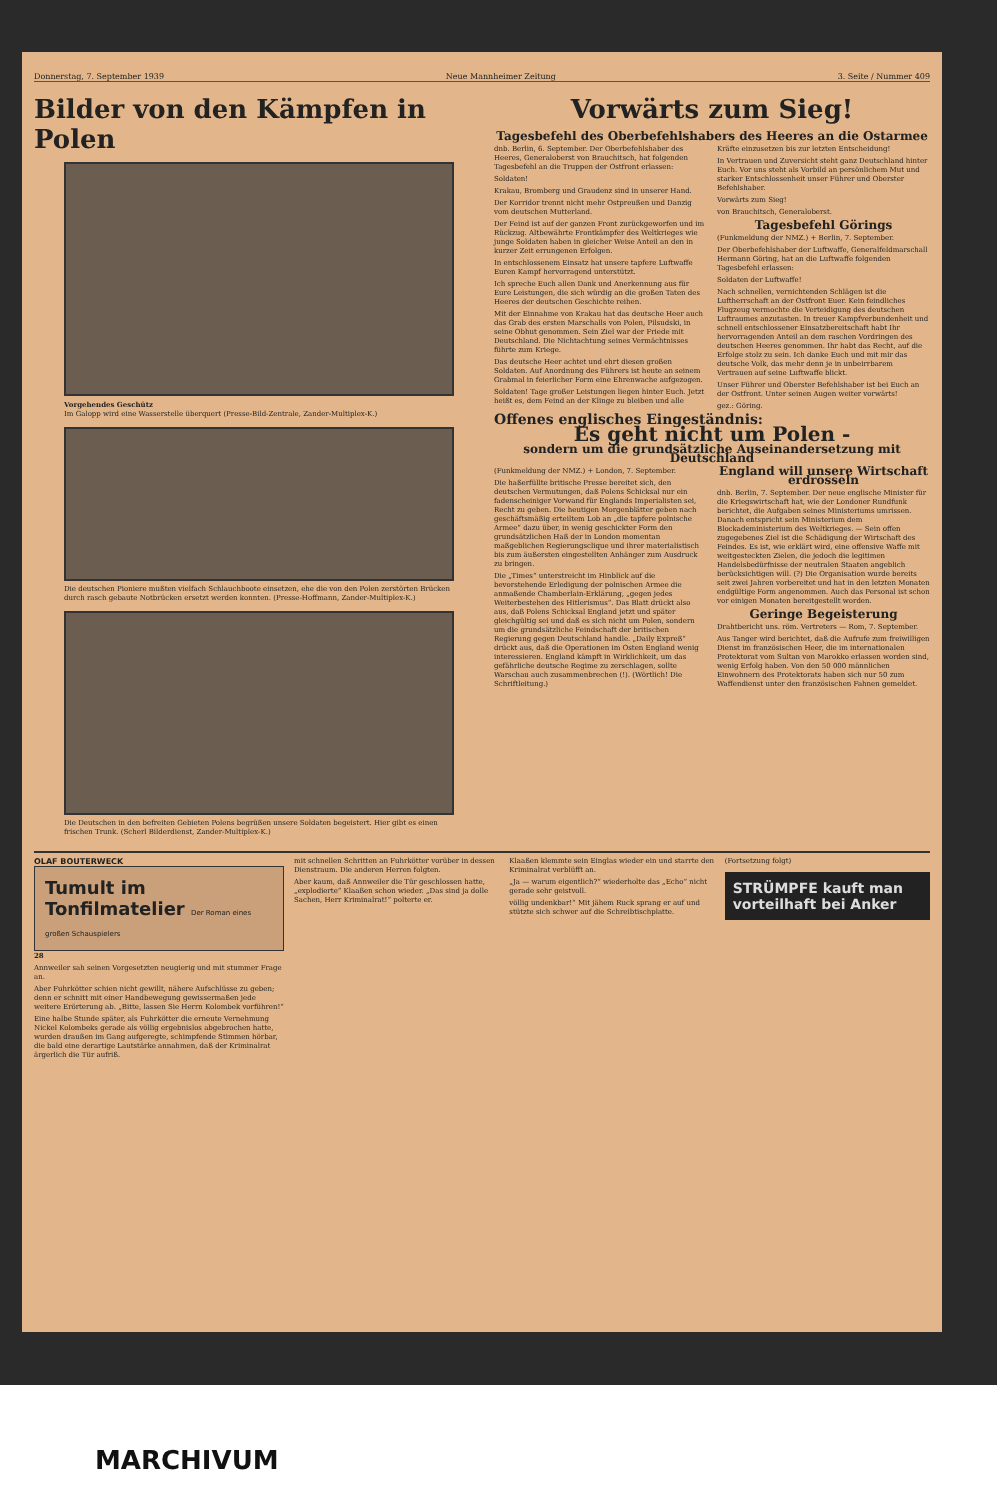Donnerstag, 7. September 1939 Neue Mannheimer Zeitung 3. Seite / Nummer 409
Bilder von den Kämpfen in Polen
Vorgehendes Geschütz
Im Galopp wird eine Wasserstelle überquert (Presse-Bild-Zentrale, Zander-Multiplex-K.)
Die deutschen Pioniere mußten vielfach Schlauchboote einsetzen, ehe die von den Polen zerstörten Brücken durch rasch gebaute Notbrücken ersetzt werden konnten. (Presse-Hoffmann, Zander-Multiplex-K.)
Die Deutschen in den befreiten Gebieten Polens begrüßen unsere Soldaten begeistert. Hier gibt es einen frischen Trunk. (Scherl Bilderdienst, Zander-Multiplex-K.)
Vorwärts zum Sieg!
Tagesbefehl des Oberbefehlshabers des Heeres an die Ostarmee
dnb. Berlin, 6. September. Der Oberbefehlshaber des Heeres, Generaloberst von Brauchitsch, hat folgenden Tagesbefehl an die Truppen der Ostfront erlassen:
Soldaten!
Krakau, Bromberg und Graudenz sind in unserer Hand.
Der Korridor trennt nicht mehr Ostpreußen und Danzig vom deutschen Mutterland.
Der Feind ist auf der ganzen Front zurückgeworfen und im Rückzug. Altbewährte Frontkämpfer des Weltkrieges wie junge Soldaten haben in gleicher Weise Anteil an den in kurzer Zeit errungenen Erfolgen.
In entschlossenem Einsatz hat unsere tapfere Luftwaffe Euren Kampf hervorragend unterstützt.
Ich spreche Euch allen Dank und Anerkennung aus für Eure Leistungen, die sich würdig an die großen Taten des Heeres der deutschen Geschichte reihen.
Mit der Einnahme von Krakau hat das deutsche Heer auch das Grab des ersten Marschalls von Polen, Pilsudski, in seine Obhut genommen. Sein Ziel war der Friede mit Deutschland. Die Nichtachtung seines Vermächtnisses führte zum Kriege.
Das deutsche Heer achtet und ehrt diesen großen Soldaten. Auf Anordnung des Führers ist heute an seinem Grabmal in feierlicher Form eine Ehrenwache aufgezogen.
Soldaten! Tage großer Leistungen liegen hinter Euch. Jetzt heißt es, dem Feind an der Klinge zu bleiben und alle Kräfte einzusetzen bis zur letzten Entscheidung!
In Vertrauen und Zuversicht steht ganz Deutschland hinter Euch. Vor uns steht als Vorbild an persönlichem Mut und starker Entschlossenheit unser Führer und Oberster Befehlshaber.
Vorwärts zum Sieg!
von Brauchitsch, Generaloberst.
Tagesbefehl Görings
(Funkmeldung der NMZ.) + Berlin, 7. September.
Der Oberbefehlshaber der Luftwaffe, Generalfeldmarschall Hermann Göring, hat an die Luftwaffe folgenden Tagesbefehl erlassen:
Soldaten der Luftwaffe!
Nach schnellen, vernichtenden Schlägen ist die Luftherrschaft an der Ostfront Euer. Kein feindliches Flugzeug vermochte die Verteidigung des deutschen Luftraumes anzutasten. In treuer Kampfverbundenheit und schnell entschlossener Einsatzbereitschaft habt Ihr hervorragenden Anteil an dem raschen Vordringen des deutschen Heeres genommen. Ihr habt das Recht, auf die Erfolge stolz zu sein. Ich danke Euch und mit mir das deutsche Volk, das mehr denn je in unbeirrbarem Vertrauen auf seine Luftwaffe blickt.
Unser Führer und Oberster Befehlshaber ist bei Euch an der Ostfront. Unter seinen Augen weiter vorwärts!
gez.: Göring.
Offenes englisches Eingeständnis:
Es geht nicht um Polen -
sondern um die grundsätzliche Auseinandersetzung mit Deutschland
(Funkmeldung der NMZ.) + London, 7. September.
Die haßerfüllte britische Presse bereitet sich, den deutschen Vermutungen, daß Polens Schicksal nur ein fadenscheiniger Vorwand für Englands Imperialisten sei, Recht zu geben. Die heutigen Morgenblätter geben nach geschäftsmäßig erteiltem Lob an „die tapfere polnische Armee“ dazu über, in wenig geschickter Form den grundsätzlichen Haß der in London momentan maßgeblichen Regierungsclique und ihrer materialistisch bis zum äußersten eingestellten Anhänger zum Ausdruck zu bringen.
Die „Times“ unterstreicht im Hinblick auf die bevorstehende Erledigung der polnischen Armee die anmaßende Chamberlain-Erklärung, „gegen jedes Weiterbestehen des Hitlerismus“. Das Blatt drückt also aus, daß Polens Schicksal England jetzt und später gleichgültig sei und daß es sich nicht um Polen, sondern um die grundsätzliche Feindschaft der britischen Regierung gegen Deutschland handle. „Daily Expreß“ drückt aus, daß die Operationen im Osten England wenig interessieren. England kämpft in Wirklichkeit, um das gefährliche deutsche Regime zu zerschlagen, sollte Warschau auch zusammenbrechen (!). (Wörtlich! Die Schriftleitung.)
England will unsere Wirtschaft erdrosseln
dnb. Berlin, 7. September. Der neue englische Minister für die Kriegswirtschaft hat, wie der Londoner Rundfunk berichtet, die Aufgaben seines Ministeriums umrissen. Danach entspricht sein Ministerium dem Blockadeministerium des Weltkrieges. — Sein offen zugegebenes Ziel ist die Schädigung der Wirtschaft des Feindes. Es ist, wie erklärt wird, eine offensive Waffe mit weitgesteckten Zielen, die jedoch die legitimen Handelsbedürfnisse der neutralen Staaten angeblich berücksichtigen will. (?) Die Organisation wurde bereits seit zwei Jahren vorbereitet und hat in den letzten Monaten endgültige Form angenommen. Auch das Personal ist schon vor einigen Monaten bereitgestellt worden.
Geringe Begeisterung
Drahtbericht uns. röm. Vertreters — Rom, 7. September.
Aus Tanger wird berichtet, daß die Aufrufe zum freiwilligen Dienst im französischen Heer, die im internationalen Protektorat vom Sultan von Marokko erlassen worden sind, wenig Erfolg haben. Von den 50 000 männlichen Einwohnern des Protektorats haben sich nur 50 zum Waffendienst unter den französischen Fahnen gemeldet.
OLAF BOUTERWECK
Tumult im Tonfilmatelier Der Roman eines großen Schauspielers
28
Annweiler sah seinen Vorgesetzten neugierig und mit stummer Frage an.
Aber Fuhrkötter schien nicht gewillt, nähere Aufschlüsse zu geben; denn er schnitt mit einer Handbewegung gewissermaßen jede weitere Erörterung ab. „Bitte, lassen Sie Herrn Kolombek vorführen!“
Eine halbe Stunde später, als Fuhrkötter die erneute Vernehmung Nickel Kolombeks gerade als völlig ergebnislos abgebrochen hatte, wurden draußen im Gang aufgeregte, schimpfende Stimmen hörbar, die bald eine derartige Lautstärke annahmen, daß der Kriminalrat ärgerlich die Tür aufriß.
mit schnellen Schritten an Fuhrkötter vorüber in dessen Dienstraum. Die anderen Herren folgten.
Aber kaum, daß Annweiler die Tür geschlossen hatte, „explodierte“ Klaaßen schon wieder. „Das sind ja dolle Sachen, Herr Kriminalrat!“ polterte er.
Klaaßen klemmte sein Einglas wieder ein und starrte den Kriminalrat verblüfft an.
„Ja — warum eigentlich?“ wiederholte das „Echo“ nicht gerade sehr geistvoll.
völlig undenkbar!“ Mit jähem Ruck sprang er auf und stützte sich schwer auf die Schreibtischplatte.
(Fortsetzung folgt)
STRÜMPFE kauft man vorteilhaft bei Anker
MARCHIVUM